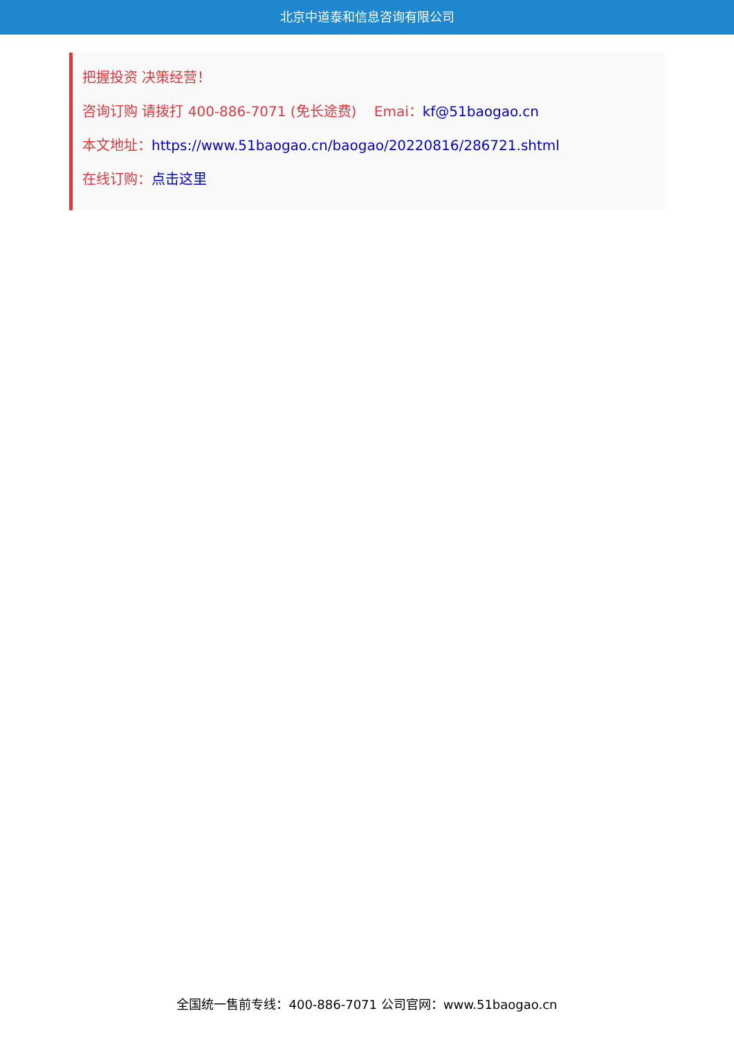北京中道泰和信息咨询有限公司
把握投资 决策经营！
咨询订购 请拨打 400-886-7071 (免长途费) Emai：kf@51baogao.cn
本文地址：https://www.51baogao.cn/baogao/20220816/286721.shtml
在线订购：点击这里
全国统一售前专线：400-886-7071 公司官网：www.51baogao.cn